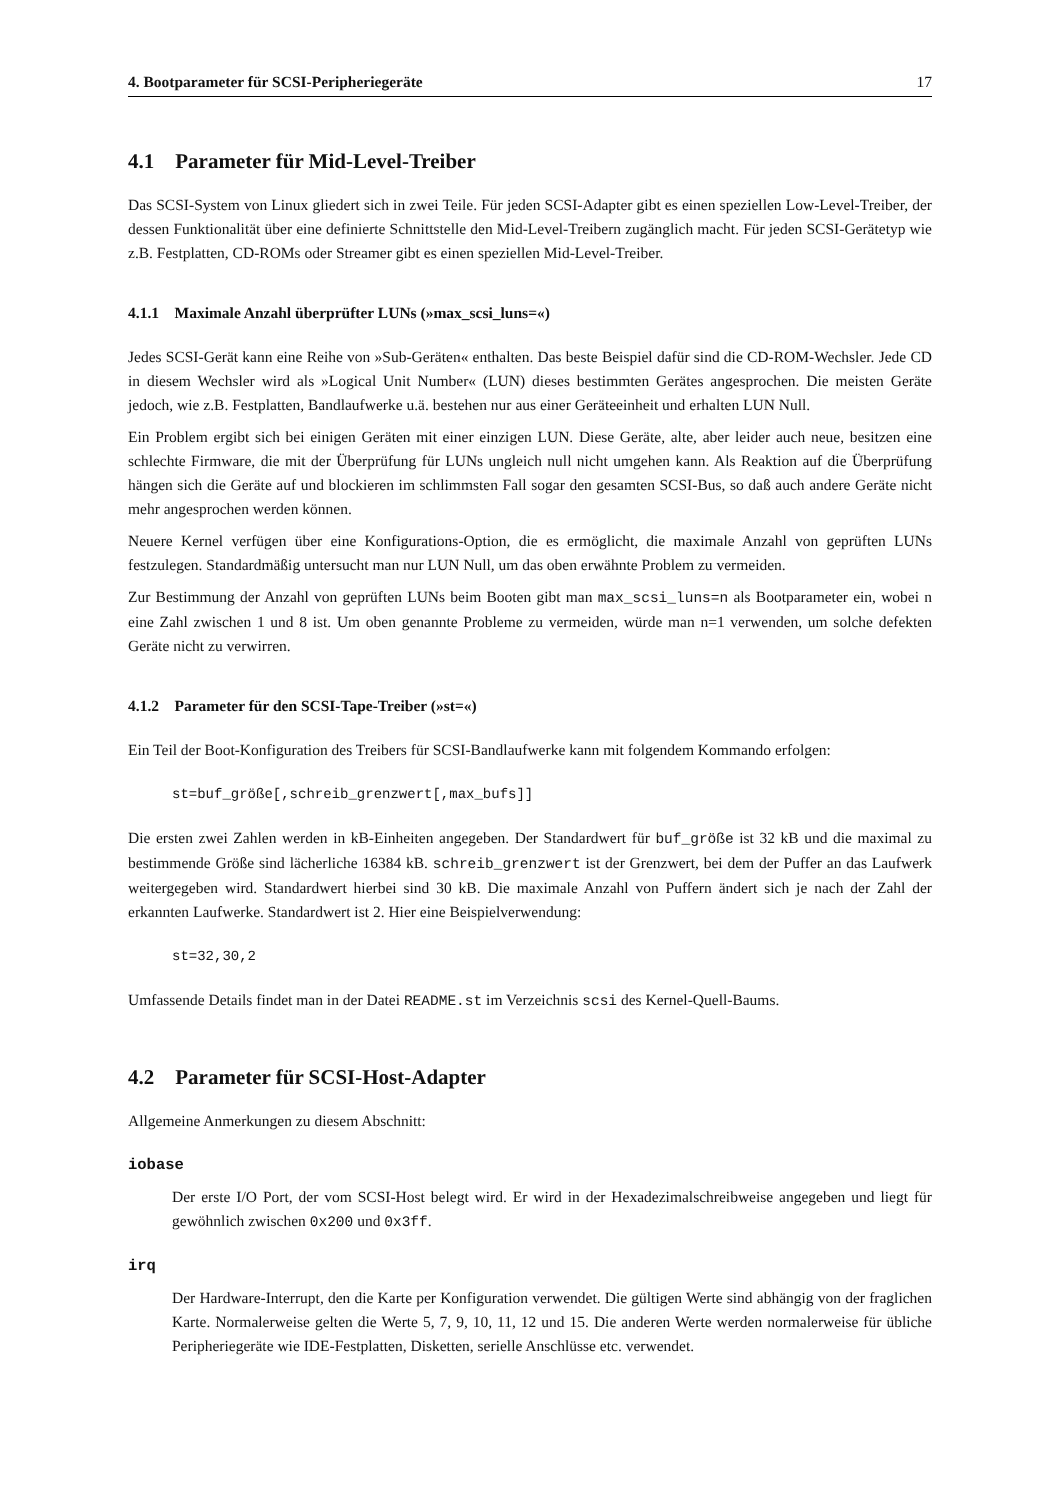4. Bootparameter für SCSI-Peripheriegeräte 17
4.1 Parameter für Mid-Level-Treiber
Das SCSI-System von Linux gliedert sich in zwei Teile. Für jeden SCSI-Adapter gibt es einen speziellen Low-Level-Treiber, der dessen Funktionalität über eine definierte Schnittstelle den Mid-Level-Treibern zugänglich macht. Für jeden SCSI-Gerätetyp wie z.B. Festplatten, CD-ROMs oder Streamer gibt es einen speziellen Mid-Level-Treiber.
4.1.1 Maximale Anzahl überprüfter LUNs (»max_scsi_luns=«)
Jedes SCSI-Gerät kann eine Reihe von »Sub-Geräten« enthalten. Das beste Beispiel dafür sind die CD-ROM-Wechsler. Jede CD in diesem Wechsler wird als »Logical Unit Number« (LUN) dieses bestimmten Gerätes angesprochen. Die meisten Geräte jedoch, wie z.B. Festplatten, Bandlaufwerke u.ä. bestehen nur aus einer Geräteeinheit und erhalten LUN Null.
Ein Problem ergibt sich bei einigen Geräten mit einer einzigen LUN. Diese Geräte, alte, aber leider auch neue, besitzen eine schlechte Firmware, die mit der Überprüfung für LUNs ungleich null nicht umgehen kann. Als Reaktion auf die Überprüfung hängen sich die Geräte auf und blockieren im schlimmsten Fall sogar den gesamten SCSI-Bus, so daß auch andere Geräte nicht mehr angesprochen werden können.
Neuere Kernel verfügen über eine Konfigurations-Option, die es ermöglicht, die maximale Anzahl von geprüften LUNs festzulegen. Standardmäßig untersucht man nur LUN Null, um das oben erwähnte Problem zu vermeiden.
Zur Bestimmung der Anzahl von geprüften LUNs beim Booten gibt man max_scsi_luns=n als Bootparameter ein, wobei n eine Zahl zwischen 1 und 8 ist. Um oben genannte Probleme zu vermeiden, würde man n=1 verwenden, um solche defekten Geräte nicht zu verwirren.
4.1.2 Parameter für den SCSI-Tape-Treiber (»st=«)
Ein Teil der Boot-Konfiguration des Treibers für SCSI-Bandlaufwerke kann mit folgendem Kommando erfolgen:
st=buf_größe[,schreib_grenzwert[,max_bufs]]
Die ersten zwei Zahlen werden in kB-Einheiten angegeben. Der Standardwert für buf_größe ist 32 kB und die maximal zu bestimmende Größe sind lächerliche 16384 kB. schreib_grenzwert ist der Grenzwert, bei dem der Puffer an das Laufwerk weitergegeben wird. Standardwert hierbei sind 30 kB. Die maximale Anzahl von Puffern ändert sich je nach der Zahl der erkannten Laufwerke. Standardwert ist 2. Hier eine Beispielverwendung:
st=32,30,2
Umfassende Details findet man in der Datei README.st im Verzeichnis scsi des Kernel-Quell-Baums.
4.2 Parameter für SCSI-Host-Adapter
Allgemeine Anmerkungen zu diesem Abschnitt:
iobase
Der erste I/O Port, der vom SCSI-Host belegt wird. Er wird in der Hexadezimalschreibweise angegeben und liegt für gewöhnlich zwischen 0x200 und 0x3ff.
irq
Der Hardware-Interrupt, den die Karte per Konfiguration verwendet. Die gültigen Werte sind abhängig von der fraglichen Karte. Normalerweise gelten die Werte 5, 7, 9, 10, 11, 12 und 15. Die anderen Werte werden normalerweise für übliche Peripheriegeräte wie IDE-Festplatten, Disketten, serielle Anschlüsse etc. verwendet.